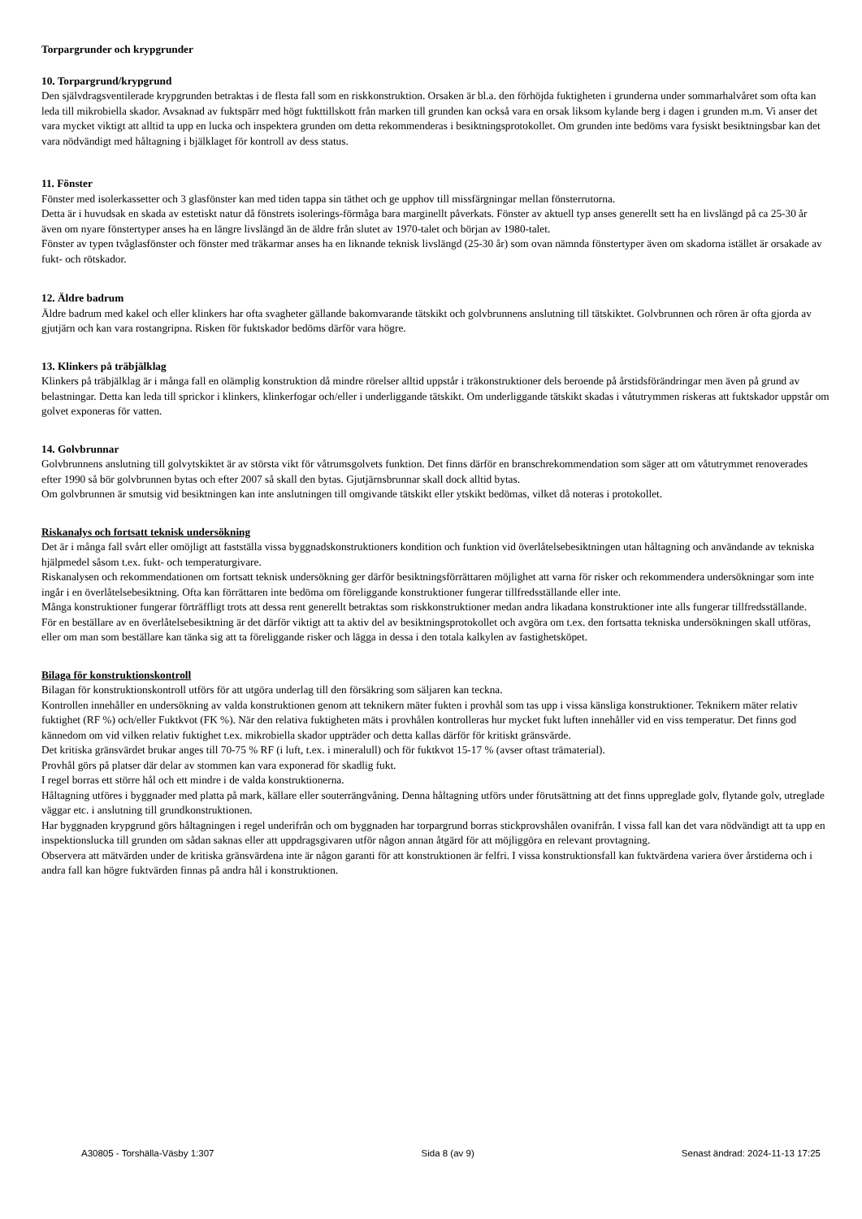Torpargrunder och krypgrunder
10. Torpargrund/krypgrund
Den självdragsventilerade krypgrunden betraktas i de flesta fall som en riskkonstruktion. Orsaken är bl.a. den förhöjda fuktigheten i grunderna under sommarhalvåret som ofta kan leda till mikrobiella skador. Avsaknad av fuktspärr med högt fukttillskott från marken till grunden kan också vara en orsak liksom kylande berg i dagen i grunden m.m. Vi anser det vara mycket viktigt att alltid ta upp en lucka och inspektera grunden om detta rekommenderas i besiktningsprotokollet. Om grunden inte bedöms vara fysiskt besiktningsbar kan det vara nödvändigt med håltagning i bjälklaget för kontroll av dess status.
11. Fönster
Fönster med isolerkassetter och 3 glasfönster kan med tiden tappa sin täthet och ge upphov till missfärgningar mellan fönsterrutorna.
Detta är i huvudsak en skada av estetiskt natur då fönstrets isolerings-förmåga bara marginellt påverkats. Fönster av aktuell typ anses generellt sett ha en livslängd på ca 25-30 år även om nyare fönstertyper anses ha en längre livslängd än de äldre från slutet av 1970-talet och början av 1980-talet.
Fönster av typen tvåglasfönster och fönster med träkarmar anses ha en liknande teknisk livslängd (25-30 år) som ovan nämnda fönstertyper även om skadorna istället är orsakade av fukt- och rötskador.
12. Äldre badrum
Äldre badrum med kakel och eller klinkers har ofta svagheter gällande bakomvarande tätskikt och golvbrunnens anslutning till tätskiktet. Golvbrunnen och rören är ofta gjorda av gjutjärn och kan vara rostangripna. Risken för fuktskador bedöms därför vara högre.
13. Klinkers på träbjälklag
Klinkers på träbjälklag är i många fall en olämplig konstruktion då mindre rörelser alltid uppstår i träkonstruktioner dels beroende på årstidsförändringar men även på grund av belastningar. Detta kan leda till sprickor i klinkers, klinkerfogar och/eller i underliggande tätskikt. Om underliggande tätskikt skadas i våtutrymmen riskeras att fuktskador uppstår om golvet exponeras för vatten.
14. Golvbrunnar
Golvbrunnens anslutning till golvytskiktet är av största vikt för våtrumsgolvets funktion. Det finns därför en branschrekommendation som säger att om våtutrymmet renoverades efter 1990 så bör golvbrunnen bytas och efter 2007 så skall den bytas. Gjutjärnsbrunnar skall dock alltid bytas.
Om golvbrunnen är smutsig vid besiktningen kan inte anslutningen till omgivande tätskikt eller ytskikt bedömas, vilket då noteras i protokollet.
Riskanalys och fortsatt teknisk undersökning
Det är i många fall svårt eller omöjligt att fastställa vissa byggnadskonstruktioners kondition och funktion vid överlåtelsebesiktningen utan håltagning och användande av tekniska hjälpmedel såsom t.ex. fukt- och temperaturgivare.
Riskanalysen och rekommendationen om fortsatt teknisk undersökning ger därför besiktningsförrättaren möjlighet att varna för risker och rekommendera undersökningar som inte ingår i en överlåtelsebesiktning. Ofta kan förrättaren inte bedöma om föreliggande konstruktioner fungerar tillfredsställande eller inte.
Många konstruktioner fungerar förträffligt trots att dessa rent generellt betraktas som riskkonstruktioner medan andra likadana konstruktioner inte alls fungerar tillfredsställande.
För en beställare av en överlåtelsebesiktning är det därför viktigt att ta aktiv del av besiktningsprotokollet och avgöra om t.ex. den fortsatta tekniska undersökningen skall utföras, eller om man som beställare kan tänka sig att ta föreliggande risker och lägga in dessa i den totala kalkylen av fastighetsköpet.
Bilaga för konstruktionskontroll
Bilagan för konstruktionskontroll utförs för att utgöra underlag till den försäkring som säljaren kan teckna.
Kontrollen innehåller en undersökning av valda konstruktionen genom att teknikern mäter fukten i provhål som tas upp i vissa känsliga konstruktioner. Teknikern mäter relativ fuktighet (RF %) och/eller Fuktkvot (FK %). När den relativa fuktigheten mäts i provhålen kontrolleras hur mycket fukt luften innehåller vid en viss temperatur. Det finns god kännedom om vid vilken relativ fuktighet t.ex. mikrobiella skador uppträder och detta kallas därför för kritiskt gränsvärde.
Det kritiska gränsvärdet brukar anges till 70-75 % RF (i luft, t.ex. i mineralull) och för fuktkvot 15-17 % (avser oftast trämaterial).
Provhål görs på platser där delar av stommen kan vara exponerad för skadlig fukt.
I regel borras ett större hål och ett mindre i de valda konstruktionerna.
Håltagning utföres i byggnader med platta på mark, källare eller souterrängvåning. Denna håltagning utförs under förutsättning att det finns uppreglade golv, flytande golv, utreglade väggar etc. i anslutning till grundkonstruktionen.
Har byggnaden krypgrund görs håltagningen i regel underifrån och om byggnaden har torpargrund borras stickprovshålen ovanifrån. I vissa fall kan det vara nödvändigt att ta upp en inspektionslucka till grunden om sådan saknas eller att uppdragsgivaren utför någon annan åtgärd för att möjliggöra en relevant provtagning.
Observera att mätvärden under de kritiska gränsvärdena inte är någon garanti för att konstruktionen är felfri. I vissa konstruktionsfall kan fuktvärdena variera över årstiderna och i andra fall kan högre fuktvärden finnas på andra hål i konstruktionen.
A30805 - Torshälla-Väsby 1:307 Sida 8 (av 9) Senast ändrad: 2024-11-13 17:25